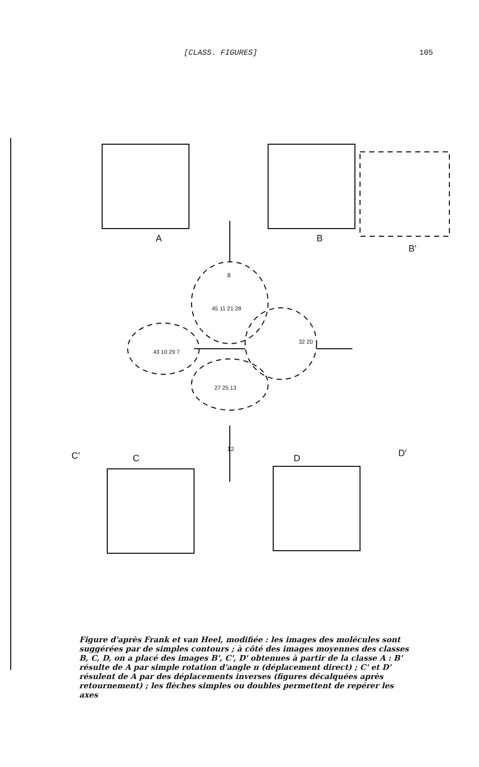[CLASS. FIGURES] 105
A
B
B'
C
D
C'
D'
8
12
45 11 21 28
32 20
43 10 29 7
27 25 13
Figure d'après Frank et van Heel, modifiée : les images des molécules sont suggérées par de simples contours ; à côté des images moyennes des classes B, C, D, on a placé des images B', C', D' obtenues à partir de la classe A : B' résulte de A par simple rotation d'angle π (déplacement direct) ; C' et D' résulent de A par des déplacements inverses (figures décalquées après retournement) ; les flèches simples ou doubles permettent de repérer les axes